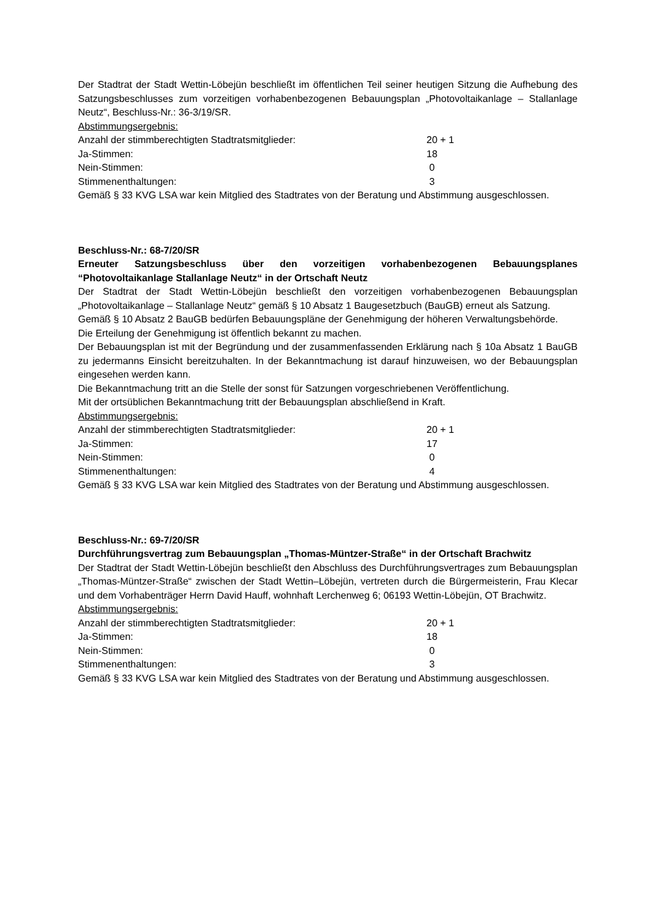Der Stadtrat der Stadt Wettin-Löbejün beschließt im öffentlichen Teil seiner heutigen Sitzung die Aufhebung des Satzungsbeschlusses zum vorzeitigen vorhabenbezogenen Bebauungsplan „Photovoltaikanlage – Stallanlage Neutz“, Beschluss-Nr.: 36-3/19/SR.
Abstimmungsergebnis:
| Anzahl der stimmberechtigten Stadtratsmitglieder: | 20 + 1 |
| Ja-Stimmen: | 18 |
| Nein-Stimmen: | 0 |
| Stimmenenthaltungen: | 3 |
Gemäß § 33 KVG LSA war kein Mitglied des Stadtrates von der Beratung und Abstimmung ausgeschlossen.
Beschluss-Nr.: 68-7/20/SR
Erneuter Satzungsbeschluss über den vorzeitigen vorhabenbezogenen Bebauungsplanes “Photovoltaikanlage Stallanlage Neutz“ in der Ortschaft Neutz
Der Stadtrat der Stadt Wettin-Löbejün beschließt den vorzeitigen vorhabenbezogenen Bebauungsplan „Photovoltaikanlage – Stallanlage Neutz“ gemäß § 10 Absatz 1 Baugesetzbuch (BauGB) erneut als Satzung.
Gemäß § 10 Absatz 2 BauGB bedürfen Bebauungspläne der Genehmigung der höheren Verwaltungsbehörde.
Die Erteilung der Genehmigung ist öffentlich bekannt zu machen.
Der Bebauungsplan ist mit der Begründung und der zusammenfassenden Erklärung nach § 10a Absatz 1 BauGB zu jedermanns Einsicht bereitzuhalten. In der Bekanntmachung ist darauf hinzuweisen, wo der Bebauungsplan eingesehen werden kann.
Die Bekanntmachung tritt an die Stelle der sonst für Satzungen vorgeschriebenen Veröffentlichung.
Mit der ortsüblichen Bekanntmachung tritt der Bebauungsplan abschließend in Kraft.
Abstimmungsergebnis:
| Anzahl der stimmberechtigten Stadtratsmitglieder: | 20 + 1 |
| Ja-Stimmen: | 17 |
| Nein-Stimmen: | 0 |
| Stimmenenthaltungen: | 4 |
Gemäß § 33 KVG LSA war kein Mitglied des Stadtrates von der Beratung und Abstimmung ausgeschlossen.
Beschluss-Nr.: 69-7/20/SR
Durchführungsvertrag zum Bebauungsplan „Thomas-Müntzer-Straße“ in der Ortschaft Brachwitz
Der Stadtrat der Stadt Wettin-Löbejün beschließt den Abschluss des Durchführungsvertrages zum Bebauungsplan „Thomas-Müntzer-Straße“ zwischen der Stadt Wettin–Löbejün, vertreten durch die Bürgermeisterin, Frau Klecar und dem Vorhabenträger Herrn David Hauff, wohnhaft Lerchenweg 6; 06193 Wettin-Löbejün, OT Brachwitz.
Abstimmungsergebnis:
| Anzahl der stimmberechtigten Stadtratsmitglieder: | 20 + 1 |
| Ja-Stimmen: | 18 |
| Nein-Stimmen: | 0 |
| Stimmenenthaltungen: | 3 |
Gemäß § 33 KVG LSA war kein Mitglied des Stadtrates von der Beratung und Abstimmung ausgeschlossen.